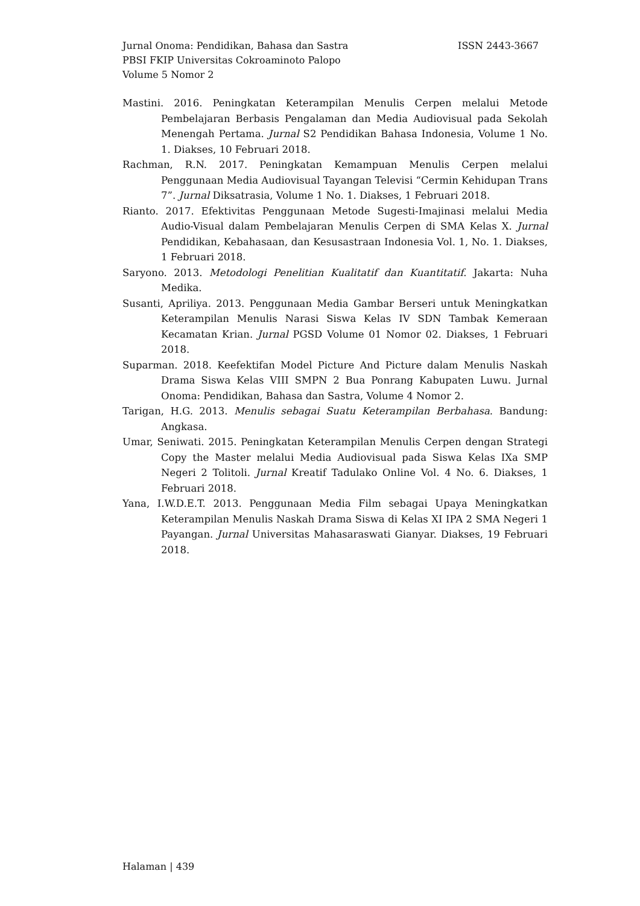Jurnal Onoma: Pendidikan, Bahasa dan Sastra ISSN 2443-3667
PBSI FKIP Universitas Cokroaminoto Palopo
Volume 5 Nomor 2
Mastini. 2016. Peningkatan Keterampilan Menulis Cerpen melalui Metode Pembelajaran Berbasis Pengalaman dan Media Audiovisual pada Sekolah Menengah Pertama. Jurnal S2 Pendidikan Bahasa Indonesia, Volume 1 No. 1. Diakses, 10 Februari 2018.
Rachman, R.N. 2017. Peningkatan Kemampuan Menulis Cerpen melalui Penggunaan Media Audiovisual Tayangan Televisi “Cermin Kehidupan Trans 7”. Jurnal Diksatrasia, Volume 1 No. 1. Diakses, 1 Februari 2018.
Rianto. 2017. Efektivitas Penggunaan Metode Sugesti-Imajinasi melalui Media Audio-Visual dalam Pembelajaran Menulis Cerpen di SMA Kelas X. Jurnal Pendidikan, Kebahasaan, dan Kesusastraan Indonesia Vol. 1, No. 1. Diakses, 1 Februari 2018.
Saryono. 2013. Metodologi Penelitian Kualitatif dan Kuantitatif. Jakarta: Nuha Medika.
Susanti, Apriliya. 2013. Penggunaan Media Gambar Berseri untuk Meningkatkan Keterampilan Menulis Narasi Siswa Kelas IV SDN Tambak Kemeraan Kecamatan Krian. Jurnal PGSD Volume 01 Nomor 02. Diakses, 1 Februari 2018.
Suparman. 2018. Keefektifan Model Picture And Picture dalam Menulis Naskah Drama Siswa Kelas VIII SMPN 2 Bua Ponrang Kabupaten Luwu. Jurnal Onoma: Pendidikan, Bahasa dan Sastra, Volume 4 Nomor 2.
Tarigan, H.G. 2013. Menulis sebagai Suatu Keterampilan Berbahasa. Bandung: Angkasa.
Umar, Seniwati. 2015. Peningkatan Keterampilan Menulis Cerpen dengan Strategi Copy the Master melalui Media Audiovisual pada Siswa Kelas IXa SMP Negeri 2 Tolitoli. Jurnal Kreatif Tadulako Online Vol. 4 No. 6. Diakses, 1 Februari 2018.
Yana, I.W.D.E.T. 2013. Penggunaan Media Film sebagai Upaya Meningkatkan Keterampilan Menulis Naskah Drama Siswa di Kelas XI IPA 2 SMA Negeri 1 Payangan. Jurnal Universitas Mahasaraswati Gianyar. Diakses, 19 Februari 2018.
Halaman | 439